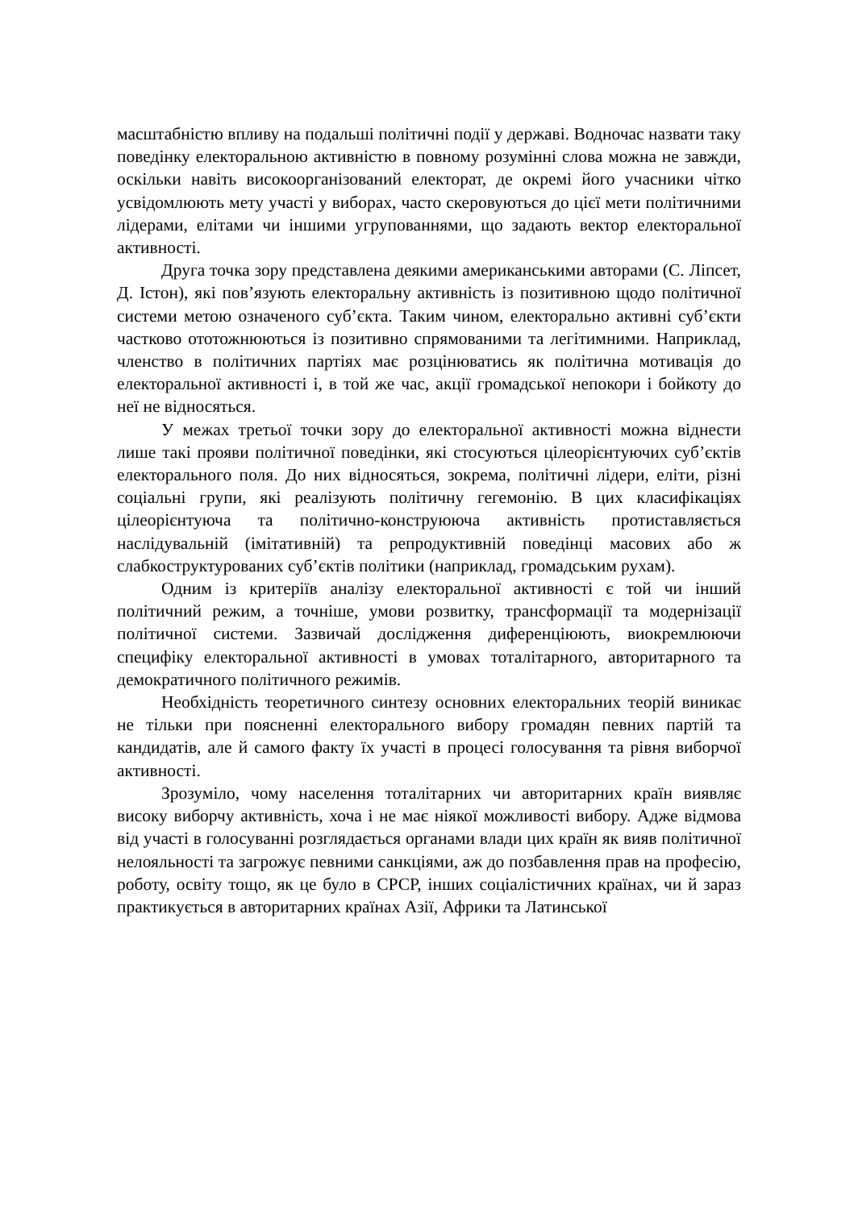масштабністю впливу на подальші політичні події у державі. Водночас назвати таку поведінку електоральною активністю в повному розумінні слова можна не завжди, оскільки навіть високоорганізований електорат, де окремі його учасники чітко усвідомлюють мету участі у виборах, часто скеровуються до цієї мети політичними лідерами, елітами чи іншими угрупованнями, що задають вектор електоральної активності.
Друга точка зору представлена деякими американськими авторами (С. Ліпсет, Д. Істон), які пов’язують електоральну активність із позитивною щодо політичної системи метою означеного суб’єкта. Таким чином, електорально активні суб’єкти частково ототожнюються із позитивно спрямованими та легітимними. Наприклад, членство в політичних партіях має розцінюватись як політична мотивація до електоральної активності і, в той же час, акції громадської непокори і бойкоту до неї не відносяться.
У межах третьої точки зору до електоральної активності можна віднести лише такі прояви політичної поведінки, які стосуються цілеорієнтуючих суб’єктів електорального поля. До них відносяться, зокрема, політичні лідери, еліти, різні соціальні групи, які реалізують політичну гегемонію. В цих класифікаціях цілеорієнтуюча та політично-конструююча активність протиставляється наслідувальній (імітативній) та репродуктивній поведінці масових або ж слабкоструктурованих суб’єктів політики (наприклад, громадським рухам).
Одним із критеріїв аналізу електоральної активності є той чи інший політичний режим, а точніше, умови розвитку, трансформації та модернізації політичної системи. Зазвичай дослідження диференціюють, виокремлюючи специфіку електоральної активності в умовах тоталітарного, авторитарного та демократичного політичного режимів.
Необхідність теоретичного синтезу основних електоральних теорій виникає не тільки при поясненні електорального вибору громадян певних партій та кандидатів, але й самого факту їх участі в процесі голосування та рівня виборчої активності.
Зрозуміло, чому населення тоталітарних чи авторитарних країн виявляє високу виборчу активність, хоча і не має ніякої можливості вибору. Адже відмова від участі в голосуванні розглядається органами влади цих країн як вияв політичної нелояльності та загрожує певними санкціями, аж до позбавлення прав на професію, роботу, освіту тощо, як це було в СРСР, інших соціалістичних країнах, чи й зараз практикується в авторитарних країнах Азії, Африки та Латинської